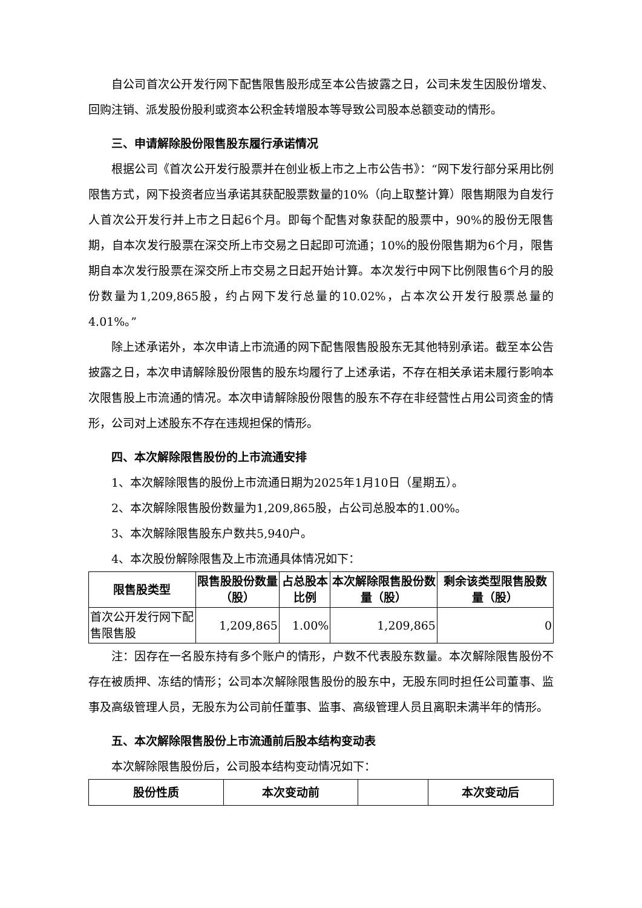自公司首次公开发行网下配售限售股形成至本公告披露之日，公司未发生因股份增发、回购注销、派发股份股利或资本公积金转增股本等导致公司股本总额变动的情形。
三、申请解除股份限售股东履行承诺情况
根据公司《首次公开发行股票并在创业板上市之上市公告书》：“网下发行部分采用比例限售方式，网下投资者应当承诺其获配股票数量的10%（向上取整计算）限售期限为自发行人首次公开发行并上市之日起6个月。即每个配售对象获配的股票中，90%的股份无限售期，自本次发行股票在深交所上市交易之日起即可流通；10%的股份限售期为6个月，限售期自本次发行股票在深交所上市交易之日起开始计算。本次发行中网下比例限售6个月的股份数量为1,209,865股，约占网下发行总量的10.02%，占本次公开发行股票总量的4.01%。”
除上述承诺外，本次申请上市流通的网下配售限售股股东无其他特别承诺。截至本公告披露之日，本次申请解除股份限售的股东均履行了上述承诺，不存在相关承诺未履行影响本次限售股上市流通的情况。本次申请解除股份限售的股东不存在非经营性占用公司资金的情形，公司对上述股东不存在违规担保的情形。
四、本次解除限售股份的上市流通安排
1、本次解除限售的股份上市流通日期为2025年1月10日（星期五）。
2、本次解除限售股份数量为1,209,865股，占公司总股本的1.00%。
3、本次解除限售股东户数共5,940户。
4、本次股份解除限售及上市流通具体情况如下：
| 限售股类型 | 限售股股份数量（股） | 占总股本比例 | 本次解除限售股份数量（股） | 剩余该类型限售股数量（股） |
| --- | --- | --- | --- | --- |
| 首次公开发行网下配售限售股 | 1,209,865 | 1.00% | 1,209,865 | 0 |
注：因存在一名股东持有多个账户的情形，户数不代表股东数量。本次解除限售股份不存在被质押、冻结的情形；公司本次解除限售股份的股东中，无股东同时担任公司董事、监事及高级管理人员，无股东为公司前任董事、监事、高级管理人员且离职未满半年的情形。
五、本次解除限售股份上市流通前后股本结构变动表
本次解除限售股份后，公司股本结构变动情况如下：
| 股份性质 | 本次变动前 | | 本次变动后 |
| --- | --- | --- | --- |